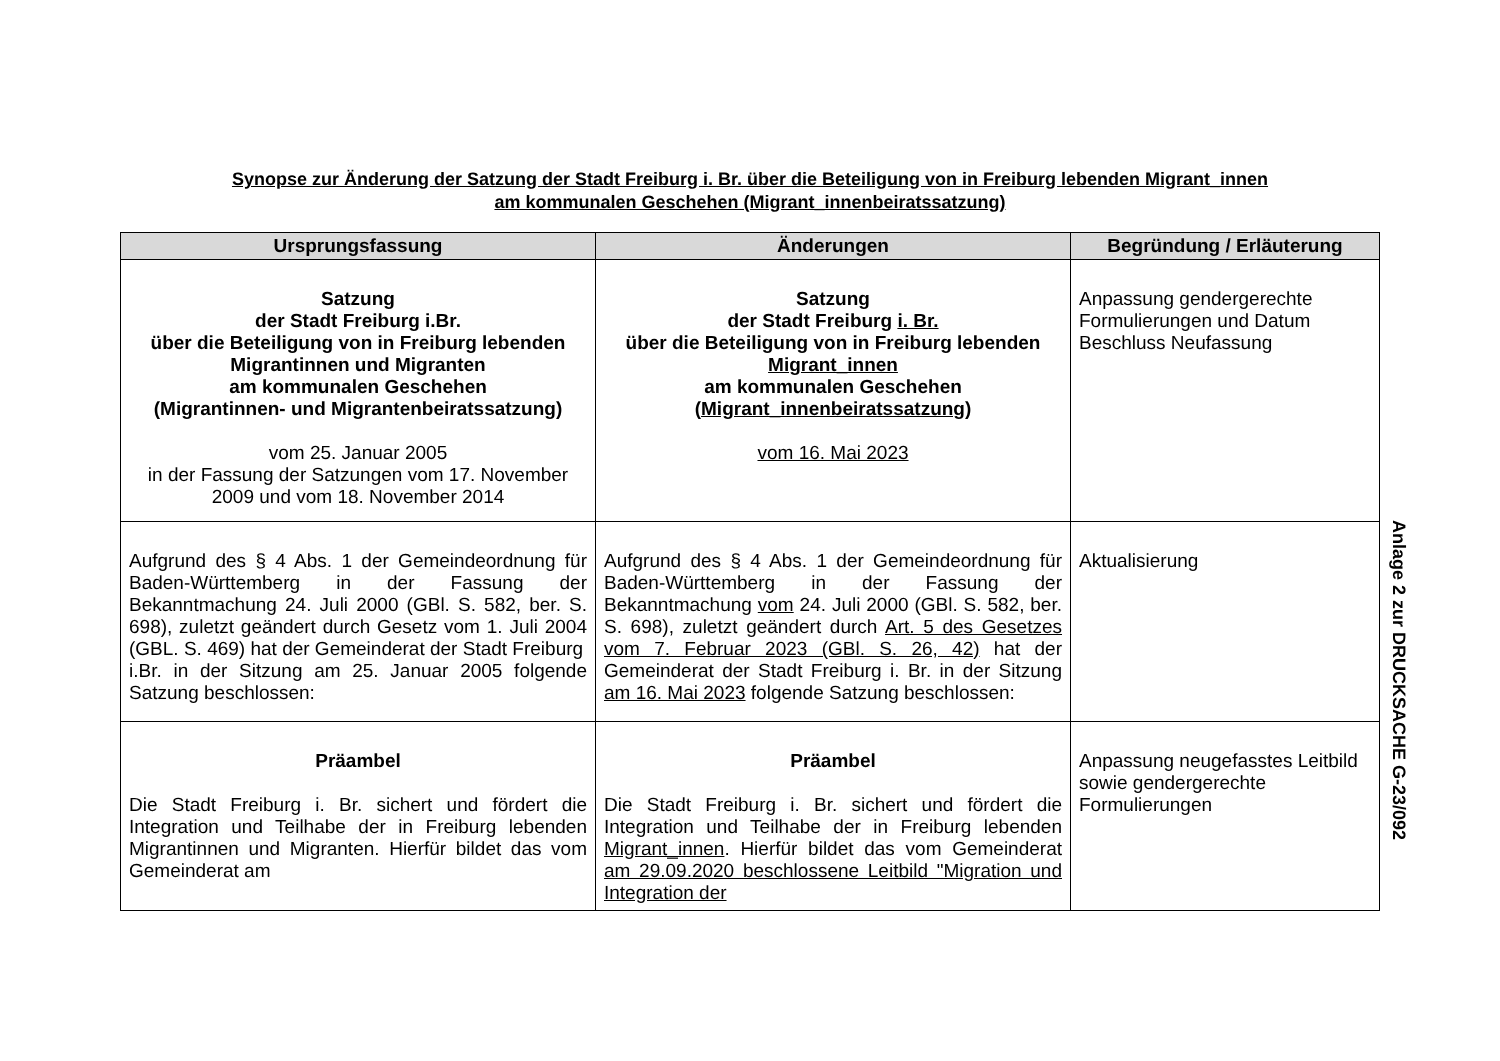Synopse zur Änderung der Satzung der Stadt Freiburg i. Br. über die Beteiligung von in Freiburg lebenden Migrant_innen
am kommunalen Geschehen (Migrant_innenbeiratssatzung)
| Ursprungsfassung | Änderungen | Begründung / Erläuterung |
| --- | --- | --- |
| Satzung der Stadt Freiburg i.Br. über die Beteiligung von in Freiburg lebenden Migrantinnen und Migranten am kommunalen Geschehen (Migrantinnen- und Migrantenbeiratssatzung) vom 25. Januar 2005 in der Fassung der Satzungen vom 17. November 2009 und vom 18. November 2014 | Satzung der Stadt Freiburg i. Br. über die Beteiligung von in Freiburg lebenden Migrant_innen am kommunalen Geschehen ( Migrant_innenbeiratssatzung ) vom 16. Mai 2023 | Anpassung gendergerechte Formulierungen und Datum Beschluss Neufassung |
| Aufgrund des § 4 Abs. 1 der Gemeindeordnung für Baden-Württemberg in der Fassung der Bekanntmachung 24. Juli 2000 (GBl. S. 582, ber. S. 698), zuletzt geändert durch Gesetz vom 1. Juli 2004 (GBL. S. 469) hat der Gemeinderat der Stadt Freiburg i.Br. in der Sitzung am 25. Januar 2005 folgende Satzung beschlossen: | Aufgrund des § 4 Abs. 1 der Gemeindeordnung für Baden-Württemberg in der Fassung der Bekanntmachung vom 24. Juli 2000 (GBl. S. 582, ber. S. 698), zuletzt geändert durch Art. 5 des Gesetzes vom 7. Februar 2023 (GBl. S. 26, 42) hat der Gemeinderat der Stadt Freiburg i. Br. in der Sitzung am 16. Mai 2023 folgende Satzung beschlossen: | Aktualisierung |
| Präambel Die Stadt Freiburg i. Br. sichert und fördert die Integration und Teilhabe der in Freiburg lebenden Migrantinnen und Migranten. Hierfür bildet das vom Gemeinderat am | Präambel Die Stadt Freiburg i. Br. sichert und fördert die Integration und Teilhabe der in Freiburg lebenden Migrant_innen . Hierfür bildet das vom Gemeinderat am 29.09.2020 beschlossene Leitbild "Migration und Integration der | Anpassung neugefasstes Leitbild sowie gendergerechte Formulierungen |
Anlage 2 zur DRUCKSACHE G-23/092